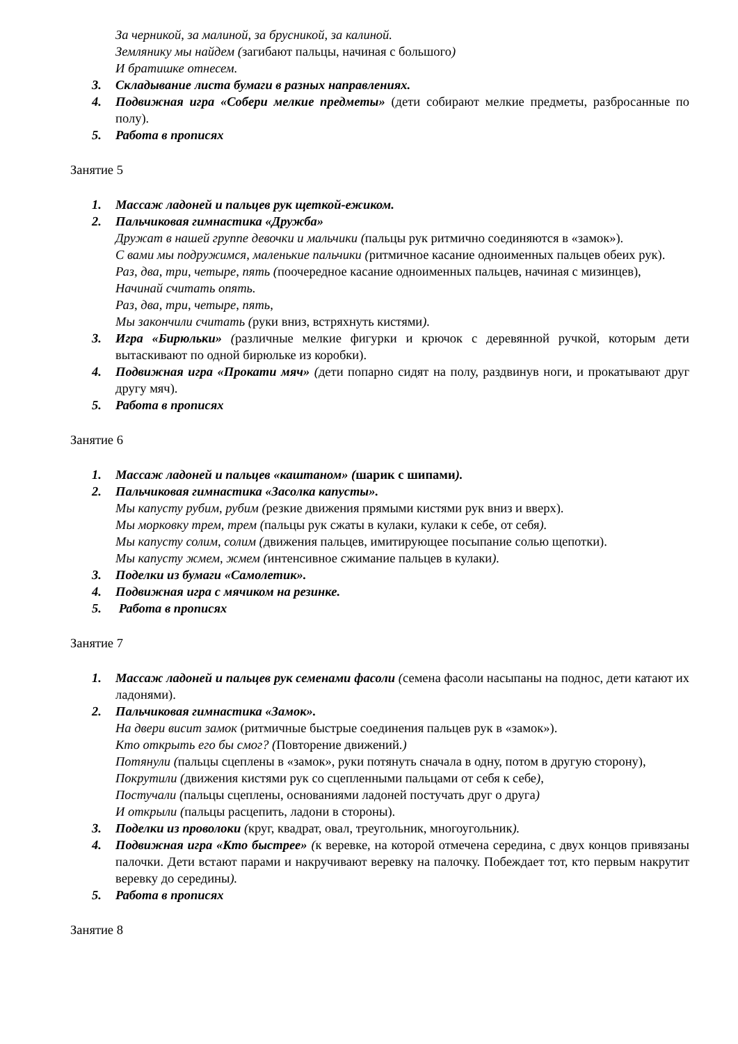За черникой, за малиной, за брусникой, за калиной.
Землянику мы найдем (загибают пальцы, начиная с большого)
И братишке отнесем.
3. Складывание листа бумаги в разных направлениях.
4. Подвижная игра «Собери мелкие предметы» (дети собирают мелкие предметы, разбросанные по полу).
5. Работа в прописях
Занятие 5
1. Массаж ладоней и пальцев рук щеткой-ежиком.
2. Пальчиковая гимнастика «Дружба»
Дружат в нашей группе девочки и мальчики (пальцы рук ритмично соединяются в «замок»).
С вами мы подружимся, маленькие пальчики (ритмичное касание одноименных пальцев обеих рук).
Раз, два, три, четыре, пять (поочередное касание одноименных пальцев, начиная с мизинцев),
Начинай считать опять.
Раз, два, три, четыре, пять,
Мы закончили считать (руки вниз, встряхнуть кистями).
3. Игра «Бирюльки» (различные мелкие фигурки и крючок с деревянной ручкой, которым дети вытаскивают по одной бирюльке из коробки).
4. Подвижная игра «Прокати мяч» (дети попарно сидят на полу, раздвинув ноги, и прокатывают друг другу мяч).
5. Работа в прописях
Занятие 6
1. Массаж ладоней и пальцев «каштаном» (шарик с шипами).
2. Пальчиковая гимнастика «Засолка капусты».
Мы капусту рубим, рубим (резкие движения прямыми кистями рук вниз и вверх).
Мы морковку трем, трем (пальцы рук сжаты в кулаки, кулаки к себе, от себя).
Мы капусту солим, солим (движения пальцев, имитирующее посыпание солью щепотки).
Мы капусту жмем, жмем (интенсивное сжимание пальцев в кулаки).
3. Поделки из бумаги «Самолетик».
4. Подвижная игра с мячиком на резинке.
5. Работа в прописях
Занятие 7
1. Массаж ладоней и пальцев рук семенами фасоли (семена фасоли насыпаны на поднос, дети катают их ладонями).
2. Пальчиковая гимнастика «Замок».
На двери висит замок (ритмичные быстрые соединения пальцев рук в «замок»).
Кто открыть его бы смог? (Повторение движений.)
Потянули (пальцы сцеплены в «замок», руки потянуть сначала в одну, потом в другую сторону),
Покрутили (движения кистями рук со сцепленными пальцами от себя к себе),
Постучали (пальцы сцеплены, основаниями ладоней постучать друг о друга)
И открыли (пальцы расцепить, ладони в стороны).
3. Поделки из проволоки (круг, квадрат, овал, треугольник, многоугольник).
4. Подвижная игра «Кто быстрее» (к веревке, на которой отмечена середина, с двух концов привязаны палочки. Дети встают парами и накручивают веревку на палочку. Побеждает тот, кто первым накрутит веревку до середины).
5. Работа в прописях
Занятие 8